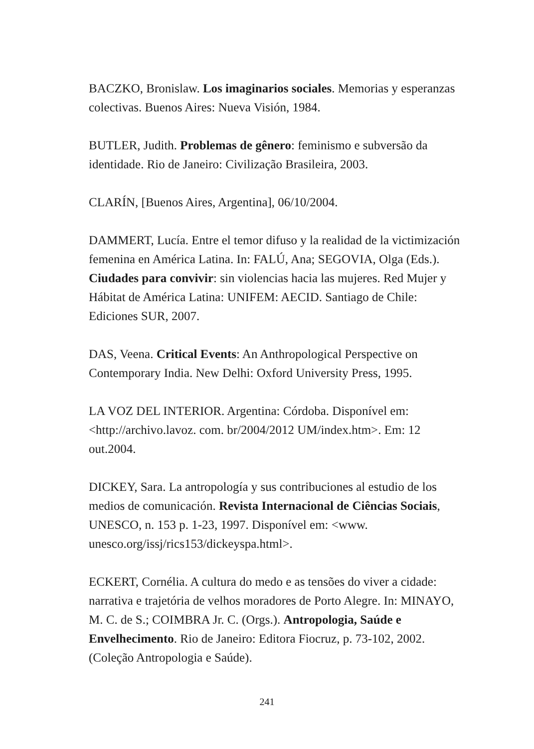BACZKO, Bronislaw. Los imaginarios sociales. Memorias y esperanzas colectivas. Buenos Aires: Nueva Visión, 1984.
BUTLER, Judith. Problemas de gênero: feminismo e subversão da identidade. Rio de Janeiro: Civilização Brasileira, 2003.
CLARÍN, [Buenos Aires, Argentina], 06/10/2004.
DAMMERT, Lucía. Entre el temor difuso y la realidad de la victimización femenina en América Latina. In: FALÚ, Ana; SEGOVIA, Olga (Eds.). Ciudades para convivir: sin violencias hacia las mujeres. Red Mujer y Hábitat de América Latina: UNIFEM: AECID. Santiago de Chile: Ediciones SUR, 2007.
DAS, Veena. Critical Events: An Anthropological Perspective on Contemporary India. New Delhi: Oxford University Press, 1995.
LA VOZ DEL INTERIOR. Argentina: Córdoba. Disponível em: <http://archivo.lavoz. com. br/2004/2012 UM/index.htm>. Em: 12 out.2004.
DICKEY, Sara. La antropología y sus contribuciones al estudio de los medios de comunicación. Revista Internacional de Ciências Sociais, UNESCO, n. 153 p. 1-23, 1997. Disponível em: <www. unesco.org/issj/rics153/dickeyspa.html>.
ECKERT, Cornélia. A cultura do medo e as tensões do viver a cidade: narrativa e trajetória de velhos moradores de Porto Alegre. In: MINAYO, M. C. de S.; COIMBRA Jr. C. (Orgs.). Antropologia, Saúde e Envelhecimento. Rio de Janeiro: Editora Fiocruz, p. 73-102, 2002. (Coleção Antropologia e Saúde).
241